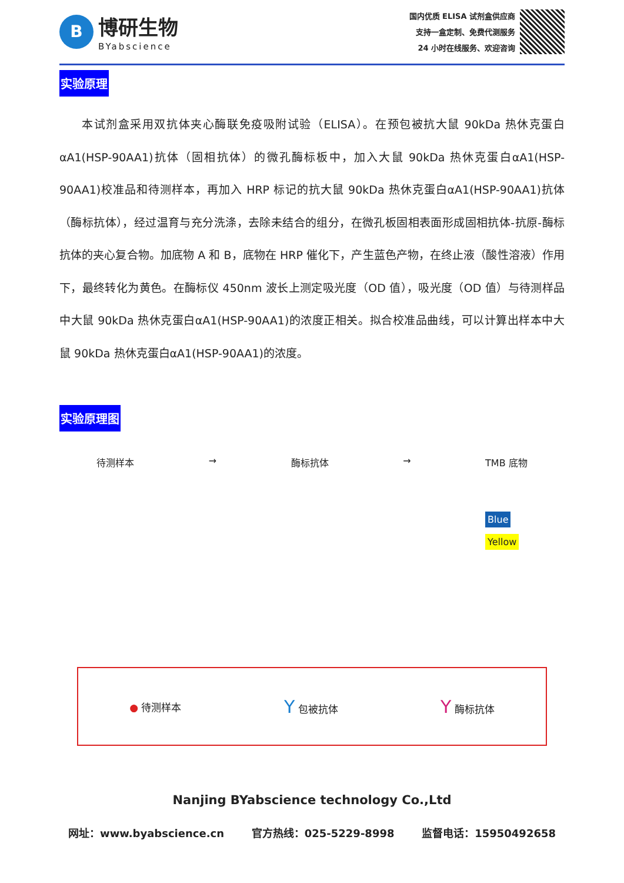B
博研生物
BYabscience
国内优质 ELISA 试剂盒供应商
支持一盒定制、免费代测服务
24 小时在线服务、欢迎咨询
实验原理
本试剂盒采用双抗体夹心酶联免疫吸附试验（ELISA）。在预包被抗大鼠 90kDa 热休克蛋白αA1(HSP-90AA1)抗体（固相抗体）的微孔酶标板中，加入大鼠 90kDa 热休克蛋白αA1(HSP-90AA1)校准品和待测样本，再加入 HRP 标记的抗大鼠 90kDa 热休克蛋白αA1(HSP-90AA1)抗体（酶标抗体），经过温育与充分洗涤，去除未结合的组分，在微孔板固相表面形成固相抗体-抗原-酶标抗体的夹心复合物。加底物 A 和 B，底物在 HRP 催化下，产生蓝色产物，在终止液（酸性溶液）作用下，最终转化为黄色。在酶标仪 450nm 波长上测定吸光度（OD 值），吸光度（OD 值）与待测样品中大鼠 90kDa 热休克蛋白αA1(HSP-90AA1)的浓度正相关。拟合校准品曲线，可以计算出样本中大鼠 90kDa 热休克蛋白αA1(HSP-90AA1)的浓度。
实验原理图
待测样本 → 酶标抗体 → TMB 底物
Blue
Yellow
● 待测样本
Y 包被抗体
Y 酶标抗体
Nanjing BYabscience technology Co.,Ltd
网址：www.byabscience.cn 官方热线：025-5229-8998 监督电话：15950492658